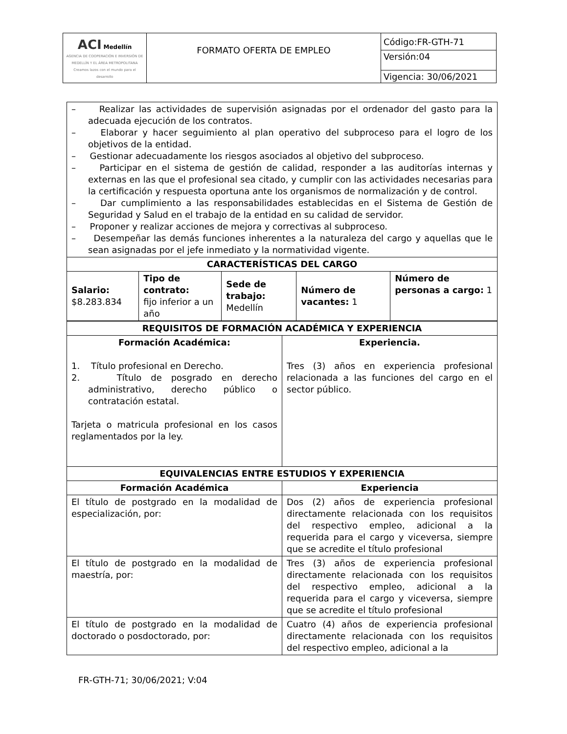| ACI Medellín AGENCIA DE COOPERACIÓN E INVERSIÓN DE MEDELLÍN Y EL ÁREA METROPOLITANA Creamos lazos con el mundo para el desarrollo | FORMATO OFERTA DE EMPLEO | Código:FR-GTH-71 |
| | | Versión:04 |
| | | Vigencia: 30/06/2021 |
| – Realizar las actividades de supervisión asignadas por el ordenador del gasto para la adecuada ejecución de los contratos. – Elaborar y hacer seguimiento al plan operativo del subproceso para el logro de los objetivos de la entidad. – Gestionar adecuadamente los riesgos asociados al objetivo del subproceso. – Participar en el sistema de gestión de calidad, responder a las auditorías internas y externas en las que el profesional sea citado, y cumplir con las actividades necesarias para la certificación y respuesta oportuna ante los organismos de normalización y de control. – Dar cumplimiento a las responsabilidades establecidas en el Sistema de Gestión de Seguridad y Salud en el trabajo de la entidad en su calidad de servidor. – Proponer y realizar acciones de mejora y correctivas al subproceso. – Desempeñar las demás funciones inherentes a la naturaleza del cargo y aquellas que le sean asignadas por el jefe inmediato y la normatividad vigente. | | | | |
| CARACTERÍSTICAS DEL CARGO | | | | |
| Salario: $8.283.834 | Tipo de contrato: fijo inferior a un año | Sede de trabajo: Medellín | Número de vacantes: 1 | Número de personas a cargo: 1 |
| REQUISITOS DE FORMACIÓN ACADÉMICA Y EXPERIENCIA | |
| Formación Académica: 1. Título profesional en Derecho. 2. Título de posgrado en derecho administrativo, derecho público o contratación estatal. Tarjeta o matricula profesional en los casos reglamentados por la ley. | Experiencia. Tres (3) años en experiencia profesional relacionada a las funciones del cargo en el sector público. |
| EQUIVALENCIAS ENTRE ESTUDIOS Y EXPERIENCIA | |
| Formación Académica | Experiencia |
| El título de postgrado en la modalidad de especialización, por: | Dos (2) años de experiencia profesional directamente relacionada con los requisitos del respectivo empleo, adicional a la requerida para el cargo y viceversa, siempre que se acredite el título profesional |
| El título de postgrado en la modalidad de maestría, por: | Tres (3) años de experiencia profesional directamente relacionada con los requisitos del respectivo empleo, adicional a la requerida para el cargo y viceversa, siempre que se acredite el título profesional |
| El título de postgrado en la modalidad de doctorado o posdoctorado, por: | Cuatro (4) años de experiencia profesional directamente relacionada con los requisitos del respectivo empleo, adicional a la |
FR-GTH-71; 30/06/2021; V:04